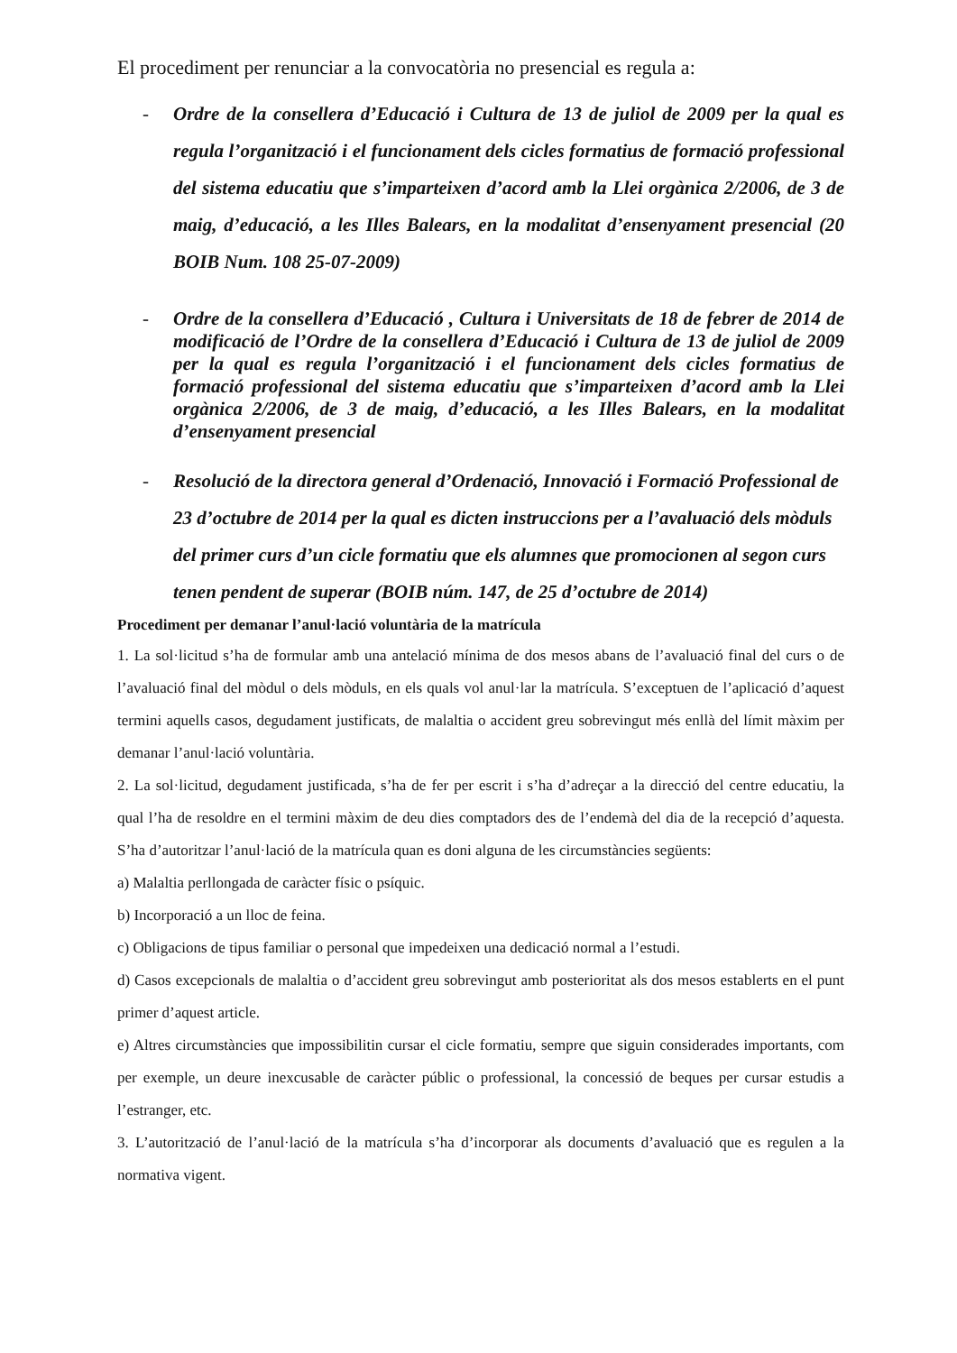El procediment per renunciar a la convocatòria no presencial es regula a:
- Ordre de la consellera d’Educació i Cultura de 13 de juliol de 2009 per la qual es regula l’organització i el funcionament dels cicles formatius de formació professional del sistema educatiu que s’imparteixen d’acord amb la Llei orgànica 2/2006, de 3 de maig, d’educació, a les Illes Balears, en la modalitat d’ensenyament presencial (20 BOIB Num. 108 25-07-2009)
- Ordre de la consellera d’Educació , Cultura i Universitats de 18 de febrer de 2014 de modificació de l’Ordre de la consellera d’Educació i Cultura de 13 de juliol de 2009 per la qual es regula l’organització i el funcionament dels cicles formatius de formació professional del sistema educatiu que s’imparteixen d’acord amb la Llei orgànica 2/2006, de 3 de maig, d’educació, a les Illes Balears, en la modalitat d’ensenyament presencial
- Resolució de la directora general d’Ordenació, Innovació i Formació Professional de 23 d’octubre de 2014 per la qual es dicten instruccions per a l’avaluació dels mòduls del primer curs d’un cicle formatiu que els alumnes que promocionen al segon curs tenen pendent de superar (BOIB núm. 147, de 25 d’octubre de 2014)
Procediment per demanar l’anul·lació voluntària de la matrícula
1. La sol·licitud s’ha de formular amb una antelació mínima de dos mesos abans de l’avaluació final del curs o de l’avaluació final del mòdul o dels mòduls, en els quals vol anul·lar la matrícula. S’exceptuen de l’aplicació d’aquest termini aquells casos, degudament justificats, de malaltia o accident greu sobrevingut més enllà del límit màxim per demanar l’anul·lació voluntària.
2. La sol·licitud, degudament justificada, s’ha de fer per escrit i s’ha d’adreçar a la direcció del centre educatiu, la qual l’ha de resoldre en el termini màxim de deu dies comptadors des de l’endemà del dia de la recepció d’aquesta. S’ha d’autoritzar l’anul·lació de la matrícula quan es doni alguna de les circumstàncies següents:
a) Malaltia perllongada de caràcter físic o psíquic.
b) Incorporació a un lloc de feina.
c) Obligacions de tipus familiar o personal que impedeixen una dedicació normal a l’estudi.
d) Casos excepcionals de malaltia o d’accident greu sobrevingut amb posterioritat als dos mesos establerts en el punt primer d’aquest article.
e) Altres circumstàncies que impossibilitin cursar el cicle formatiu, sempre que siguin considerades importants, com per exemple, un deure inexcusable de caràcter públic o professional, la concessió de beques per cursar estudis a l’estranger, etc.
3. L’autorització de l’anul·lació de la matrícula s’ha d’incorporar als documents d’avaluació que es regulen a la normativa vigent.